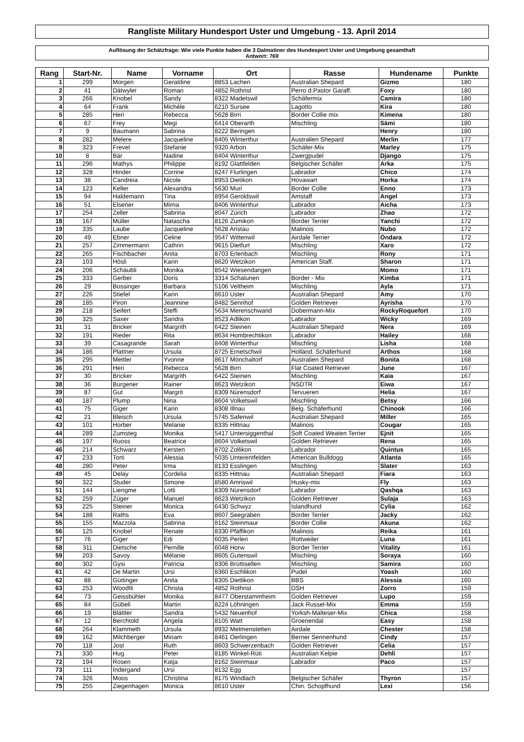Rangliste Military Hundesport Uster und Umgebung - 13. April 2014
Auflösung der Schätzfrage: Wie viele Punkte haben die 3 Dalmatiner des Hundesport Uster und Umgebung gesamthaft
Antwort: 769
| Rang | Start-Nr. | Name | Vorname | Ort | Rasse | Hundename | Punkte |
| --- | --- | --- | --- | --- | --- | --- | --- |
| 1 | 299 | Morgen | Geraldine | 8853 Lachen | Australian Shepard | Gizmo | 180 |
| 2 | 41 | Dätwyler | Roman | 4852 Rothrist | Perro d.Pastor Garaff. | Foxy | 180 |
| 3 | 266 | Knobel | Sandy | 8322 Madetswil | Schäfermix | Camira | 180 |
| 4 | 64 | Frank | Michèle | 6210 Sursee | Lagotto | Kira | 180 |
| 5 | 285 | Heri | Rebecca | 5628 Birri | Border Collie mix | Kimena | 180 |
| 6 | 67 | Frey | Megi | 6414 Oberarth | Mischling | Sämi | 180 |
| 7 | 9 | Baumann | Sabrina | 8222 Beringen | | Henry | 180 |
| 8 | 282 | Melere | Jacqueline | 8405 Winterthur | Australien Shepard | Merlin | 177 |
| 9 | 323 | Frevel | Stefanie | 9320 Arbon | Schäfer-Mix | Marley | 175 |
| 10 | 8 | Bär | Nadine | 8404 Winterthur | Zwergpudel | Django | 175 |
| 11 | 296 | Mathys | Philippe | 8192 Glattfelden | Belgischer Schäfer | Arka | 175 |
| 12 | 328 | Hinder | Corrine | 8247 Flurlingen | Labrador | Chico | 174 |
| 13 | 38 | Candreia | Nicole | 8953 Dietikon | Hovawart | Horka | 174 |
| 14 | 123 | Keller | Alexandra | 5630 Muri | Border Collie | Enno | 173 |
| 15 | 94 | Haldemann | Tina | 8954 Geroldswil | Amstaff | Angel | 173 |
| 16 | 51 | Elsener | Mirna | 8406 Winterthur | Labrador | Aicha | 173 |
| 17 | 254 | Zeller | Sabrina | 8047 Zürich | Labrador | Zhao | 172 |
| 18 | 167 | Müller | Natascha | 8126 Zumikon | Border Terrier | Yanchi | 172 |
| 19 | 335 | Laube | Jacqueline | 5628 Aristau | Malinois | Nubo | 172 |
| 20 | 49 | Ebner | Celine | 9547 Wittenwil | Airdale Terrier | Ondara | 172 |
| 21 | 257 | Zimmermann | Cathrin | 9615 Dietfurt | Mischling | Xaro | 172 |
| 22 | 265 | Fischbacher | Anita | 8703 Erlenbach | Mischling | Rony | 171 |
| 23 | 103 | Hösli | Karin | 8620 Wetzikon | American Staff. | Sharon | 171 |
| 24 | 206 | Schäubli | Monika | 8542 Wiesendangen | | Momo | 171 |
| 25 | 333 | Gerber | Doris | 3314 Schalunen | Border - Mix | Kimba | 171 |
| 26 | 29 | Bossinger | Barbara | 5106 Veltheim | Mischling | Ayla | 171 |
| 27 | 226 | Stiefel | Karin | 8610 Uster | Australian Shepard | Amy | 170 |
| 28 | 185 | Piron | Jeannine | 8482 Sennhof | Golden Retriever | Ayrisha | 170 |
| 29 | 218 | Seifert | Steffi | 5634 Merenschwand | Dobermann-Mix | RockyRoquefort | 170 |
| 30 | 325 | Saxer | Sandra | 8523 Adlikon | Labrador | Wicky | 169 |
| 31 | 31 | Bricker | Margrith | 6422 Steinen | Australian Shepard | Nera | 169 |
| 32 | 191 | Rieder | Rita | 8634 Hombrechtikon | Labrador | Hailey | 168 |
| 33 | 39 | Casagrande | Sarah | 8408 Winterthur | Mischling | Lisha | 168 |
| 34 | 186 | Plattner | Ursula | 8725 Ernetschwil | Holländ. Schäferhund | Arthos | 168 |
| 35 | 295 | Mettler | Yvonne | 8617 Mönchaltorf | Australien Shepard | Bonita | 168 |
| 36 | 291 | Heri | Rebecca | 5628 Birri | Flat Coated Retriever | June | 167 |
| 37 | 30 | Bricker | Margrith | 6422 Steinen | Mischling | Kaia | 167 |
| 38 | 36 | Burgener | Rainer | 8623 Wetzikon | NSDTR | Eiwa | 167 |
| 39 | 87 | Gut | Margrit | 8309 Nürensdorf | Tervueren | Helia | 167 |
| 40 | 187 | Plump | Nina | 8604 Volketswil | Mischling | Betsy | 166 |
| 41 | 75 | Giger | Karin | 8308 Illnau | Belg. Schäferhund | Chinook | 166 |
| 42 | 21 | Bleisch | Ursula | 5745 Safenwil | Australian Shepard | Miller | 165 |
| 43 | 101 | Horber | Melanie | 8335 Hittnau | Malinois | Cougar | 165 |
| 44 | 289 | Zumsteg | Monika | 5417 Untersiggenthal | Soft Coated Weaten Terrier | Ejnit | 165 |
| 45 | 197 | Ruoss | Beatrice | 8604 Volketswil | Golden Retriever | Rena | 165 |
| 46 | 214 | Schwarz | Kersten | 8702 Zollikon | Labrador | Quintus | 165 |
| 47 | 233 | Torti | Alessia | 5035 Unterentfelden | American Bulldogg | Atlanta | 165 |
| 48 | 280 | Peter | Irma | 8133 Esslingen | Mischling | Slater | 163 |
| 49 | 45 | Delay | Cordelia | 8335 Hittnau | Australian Shepard | Fiara | 163 |
| 50 | 322 | Studer | Simone | 8580 Amriswil | Husky-mix | Fly | 163 |
| 51 | 144 | Liengme | Lotti | 8309 Nürensdorf | Labrador | Qashqa | 163 |
| 52 | 259 | Züger | Manuel | 8623 Wetzikon | Golden Retriever | Sulaja | 163 |
| 53 | 225 | Steiner | Monica | 6430 Schwyz | Islandhund | Cylia | 162 |
| 54 | 188 | Raths | Eva | 8607 Seegräben | Border Terrier | Jacky | 162 |
| 55 | 155 | Mazzola | Sabrina | 8162 Steinmaur | Border Collie | Akuna | 162 |
| 56 | 125 | Knobel | Renate | 8330 Pfäffikon | Malinois | Reika | 161 |
| 57 | 76 | Giger | Edi | 6035 Perlen | Rottweiler | Luna | 161 |
| 58 | 311 | Dietsche | Pernille | 6048 Horw | Border Terrier | Vitality | 161 |
| 59 | 203 | Savoy | Mélanie | 8605 Gutenswil | Mischling | Soraya | 160 |
| 60 | 302 | Gysi | Patricia | 8306 Brüttisellen | Mischling | Samira | 160 |
| 61 | 42 | De Martin | Ursi | 8360 Eschlikon | Pudel | Yoash | 160 |
| 62 | 88 | Güttinger | Anita | 8305 Dietlikon | BBS | Alessia | 160 |
| 63 | 253 | Woodtli | Christa | 4852 Rothrist | DSH | Zorro | 159 |
| 64 | 73 | Geissbühler | Monika | 8477 Oberstammheim | Golden Retriever | Lupo | 159 |
| 65 | 84 | Gübeli | Martin | 8224 Löhningen | Jack Russel-Mix | Emma | 159 |
| 66 | 19 | Blättler | Sandra | 5432 Neuenhof | Yorksh-Malteser-Mix | Chica | 158 |
| 67 | 12 | Berchtold | Angela | 8105 Watt | Groenendal | Easy | 158 |
| 68 | 264 | Klammeth | Ursula | 8932 Metmenstetten | Airdale | Chester | 158 |
| 69 | 162 | Milchberger | Miriam | 8461 Oerlingen | Berner Sennenhund | Cindy | 157 |
| 70 | 118 | Jost | Ruth | 8603 Schwerzenbach | Golden Retriever | Celia | 157 |
| 71 | 330 | Hug | Peter | 8185 Winkel-Rüti | Australian Kelpie | Dehli | 157 |
| 72 | 194 | Rosen | Katja | 8162 Steinmaur | Labrador | Paco | 157 |
| 73 | 111 | Indergand | Ursi | 8132 Egg | | | 157 |
| 74 | 326 | Moos | Christina | 8175 Windlach | Belgischer Schäfer | Thyron | 157 |
| 75 | 255 | Ziegenhagen | Monica | 8610 Uster | Chin. Schopfhund | Lexi | 156 |